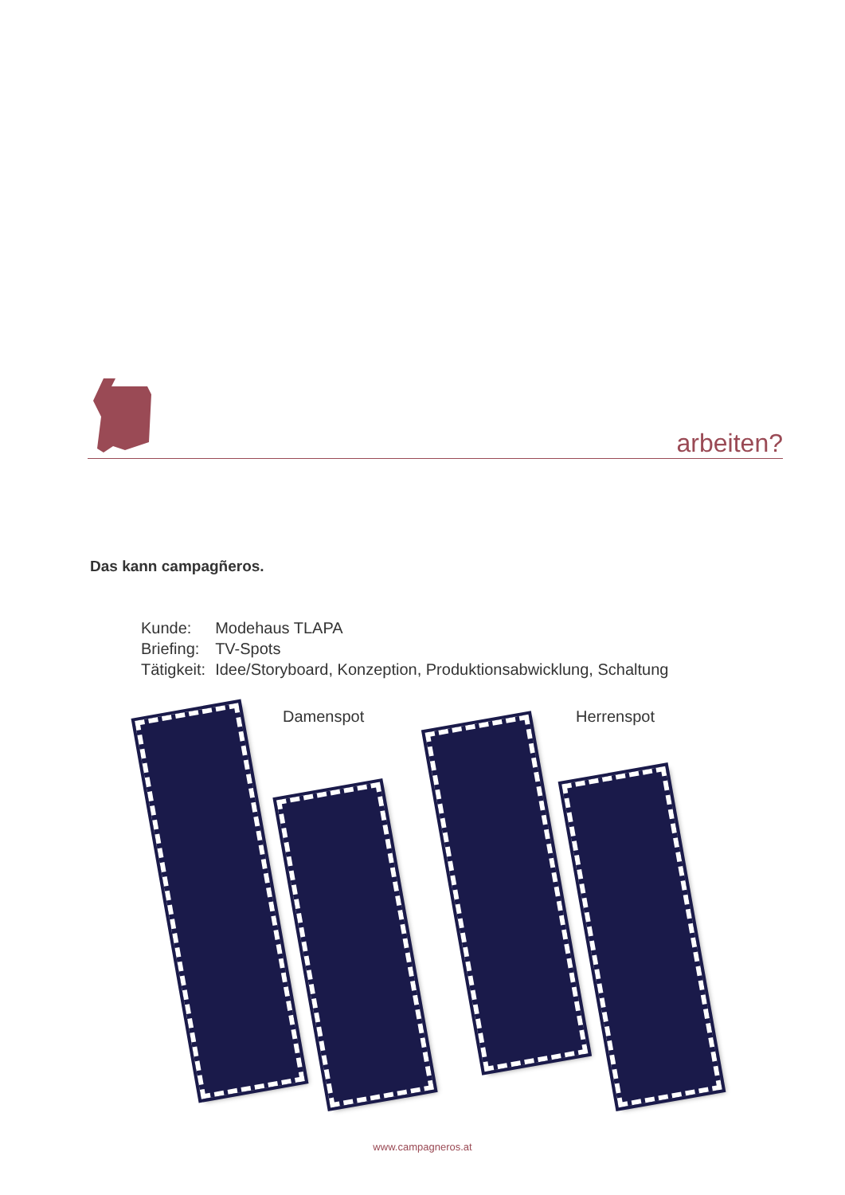arbeiten?
Das kann campagñeros.
| Kunde: | Modehaus TLAPA |
| Briefing: | TV-Spots |
| Tätigkeit: | Idee/Storyboard, Konzeption, Produktionsabwicklung, Schaltung |
Damenspot Herrenspot
www.campagneros.at